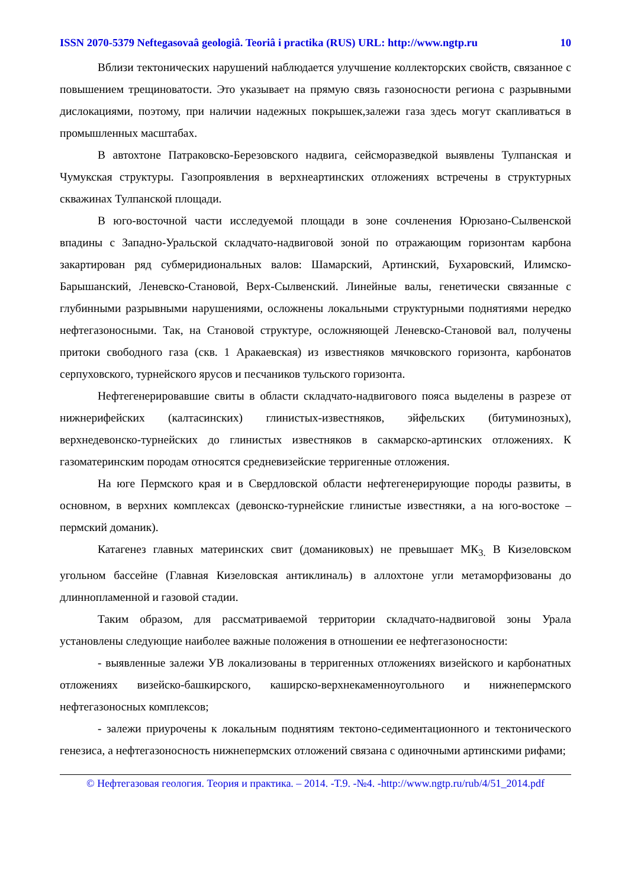ISSN 2070-5379 Neftegasovaâ geologiâ. Teoriâ i practika (RUS) URL: http://www.ngtp.ru 10
Вблизи тектонических нарушений наблюдается улучшение коллекторских свойств, связанное с повышением трещиноватости. Это указывает на прямую связь газоносности региона с разрывными дислокациями, поэтому, при наличии надежных покрышек,залежи газа здесь могут скапливаться в промышленных масштабах.
В автохтоне Патраковско-Березовского надвига, сейсморазведкой выявлены Тулпанская и Чумукская структуры. Газопроявления в верхнеартинских отложениях встречены в структурных скважинах Тулпанской площади.
В юго-восточной части исследуемой площади в зоне сочленения Юрюзано-Сылвенской впадины с Западно-Уральской складчато-надвиговой зоной по отражающим горизонтам карбона закартирован ряд субмеридиональных валов: Шамарский, Артинский, Бухаровский, Илимско-Барышанский, Леневско-Становой, Верх-Сылвенский. Линейные валы, генетически связанные с глубинными разрывными нарушениями, осложнены локальными структурными поднятиями нередко нефтегазоносными. Так, на Становой структуре, осложняющей Леневско-Становой вал, получены притоки свободного газа (скв. 1 Аракаевская) из известняков мячковского горизонта, карбонатов серпуховского, турнейского ярусов и песчаников тульского горизонта.
Нефтегенерировавшие свиты в области складчато-надвигового пояса выделены в разрезе от нижнерифейских (калтасинских) глинистых-известняков, эйфельских (битуминозных), верхнедевонско-турнейских до глинистых известняков в сакмарско-артинских отложениях. К газоматеринским породам относятся средневизейские терригенные отложения.
На юге Пермского края и в Свердловской области нефтегенерирующие породы развиты, в основном, в верхних комплексах (девонско-турнейские глинистые известняки, а на юго-востоке – пермский доманик).
Катагенез главных материнских свит (доманиковых) не превышает МК<sub>3.</sub> В Кизеловском угольном бассейне (Главная Кизеловская антиклиналь) в аллохтоне угли метаморфизованы до длиннопламенной и газовой стадии.
Таким образом, для рассматриваемой территории складчато-надвиговой зоны Урала установлены следующие наиболее важные положения в отношении ее нефтегазоносности:
- выявленные залежи УВ локализованы в терригенных отложениях визейского и карбонатных отложениях визейско-башкирского, каширско-верхнекаменноугольного и нижнепермского нефтегазоносных комплексов;
- залежи приурочены к локальным поднятиям тектоно-седиментационного и тектонического генезиса, а нефтегазоносность нижнепермских отложений связана с одиночными артинскими рифами;
© Нефтегазовая геология. Теория и практика. – 2014. -Т.9. -№4. -http://www.ngtp.ru/rub/4/51_2014.pdf